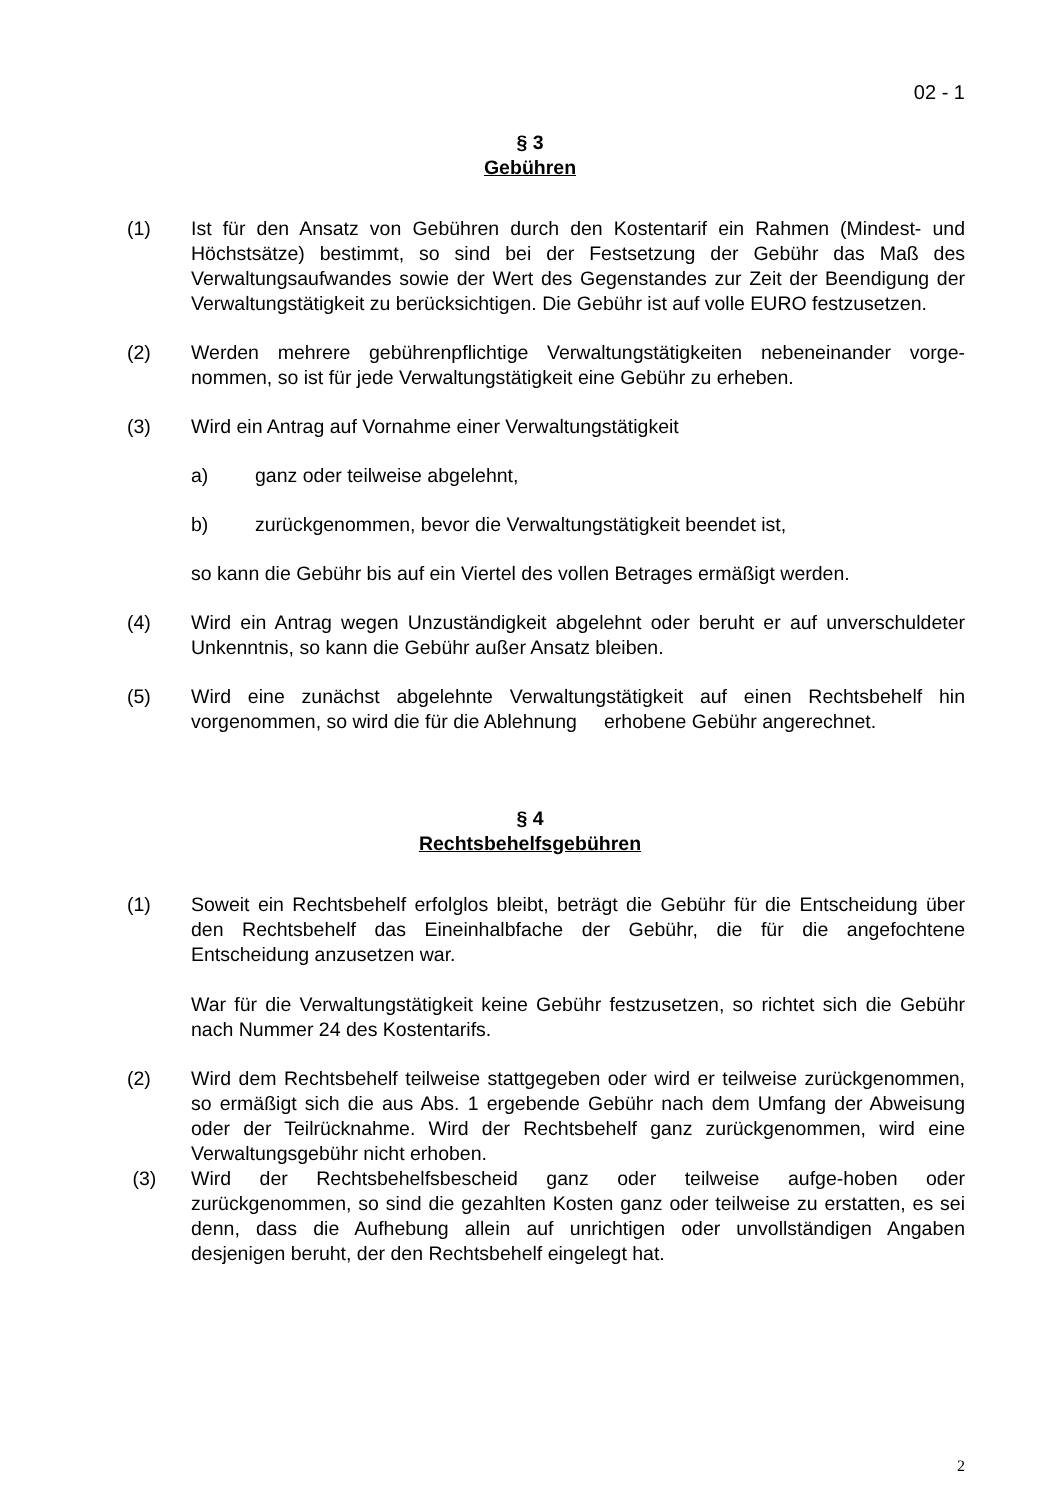02 - 1
§ 3
Gebühren
(1) Ist für den Ansatz von Gebühren durch den Kostentarif ein Rahmen (Mindest- und Höchstsätze) bestimmt, so sind bei der Festsetzung der Gebühr das Maß des Verwaltungsaufwandes sowie der Wert des Gegenstandes zur Zeit der Beendigung der Verwaltungstätigkeit zu berücksichtigen. Die Gebühr ist auf volle EURO festzusetzen.
(2) Werden mehrere gebührenpflichtige Verwaltungstätigkeiten nebeneinander vorge-nommen, so ist für jede Verwaltungstätigkeit eine Gebühr zu erheben.
(3) Wird ein Antrag auf Vornahme einer Verwaltungstätigkeit
a) ganz oder teilweise abgelehnt,
b) zurückgenommen, bevor die Verwaltungstätigkeit beendet ist,
so kann die Gebühr bis auf ein Viertel des vollen Betrages ermäßigt werden.
(4) Wird ein Antrag wegen Unzuständigkeit abgelehnt oder beruht er auf unverschuldeter Unkenntnis, so kann die Gebühr außer Ansatz bleiben.
(5) Wird eine zunächst abgelehnte Verwaltungstätigkeit auf einen Rechtsbehelf hin vorgenommen, so wird die für die Ablehnung erhobene Gebühr angerechnet.
§ 4
Rechtsbehelfsgebühren
(1) Soweit ein Rechtsbehelf erfolglos bleibt, beträgt die Gebühr für die Entscheidung über den Rechtsbehelf das Eineinhalbfache der Gebühr, die für die angefochtene Entscheidung anzusetzen war.
War für die Verwaltungstätigkeit keine Gebühr festzusetzen, so richtet sich die Gebühr nach Nummer 24 des Kostentarifs.
(2) Wird dem Rechtsbehelf teilweise stattgegeben oder wird er teilweise zurückgenommen, so ermäßigt sich die aus Abs. 1 ergebende Gebühr nach dem Umfang der Abweisung oder der Teilrücknahme. Wird der Rechtsbehelf ganz zurückgenommen, wird eine Verwaltungsgebühr nicht erhoben.
(3) Wird der Rechtsbehelfsbescheid ganz oder teilweise aufge-hoben oder zurückgenommen, so sind die gezahlten Kosten ganz oder teilweise zu erstatten, es sei denn, dass die Aufhebung allein auf unrichtigen oder unvollständigen Angaben desjenigen beruht, der den Rechtsbehelf eingelegt hat.
2